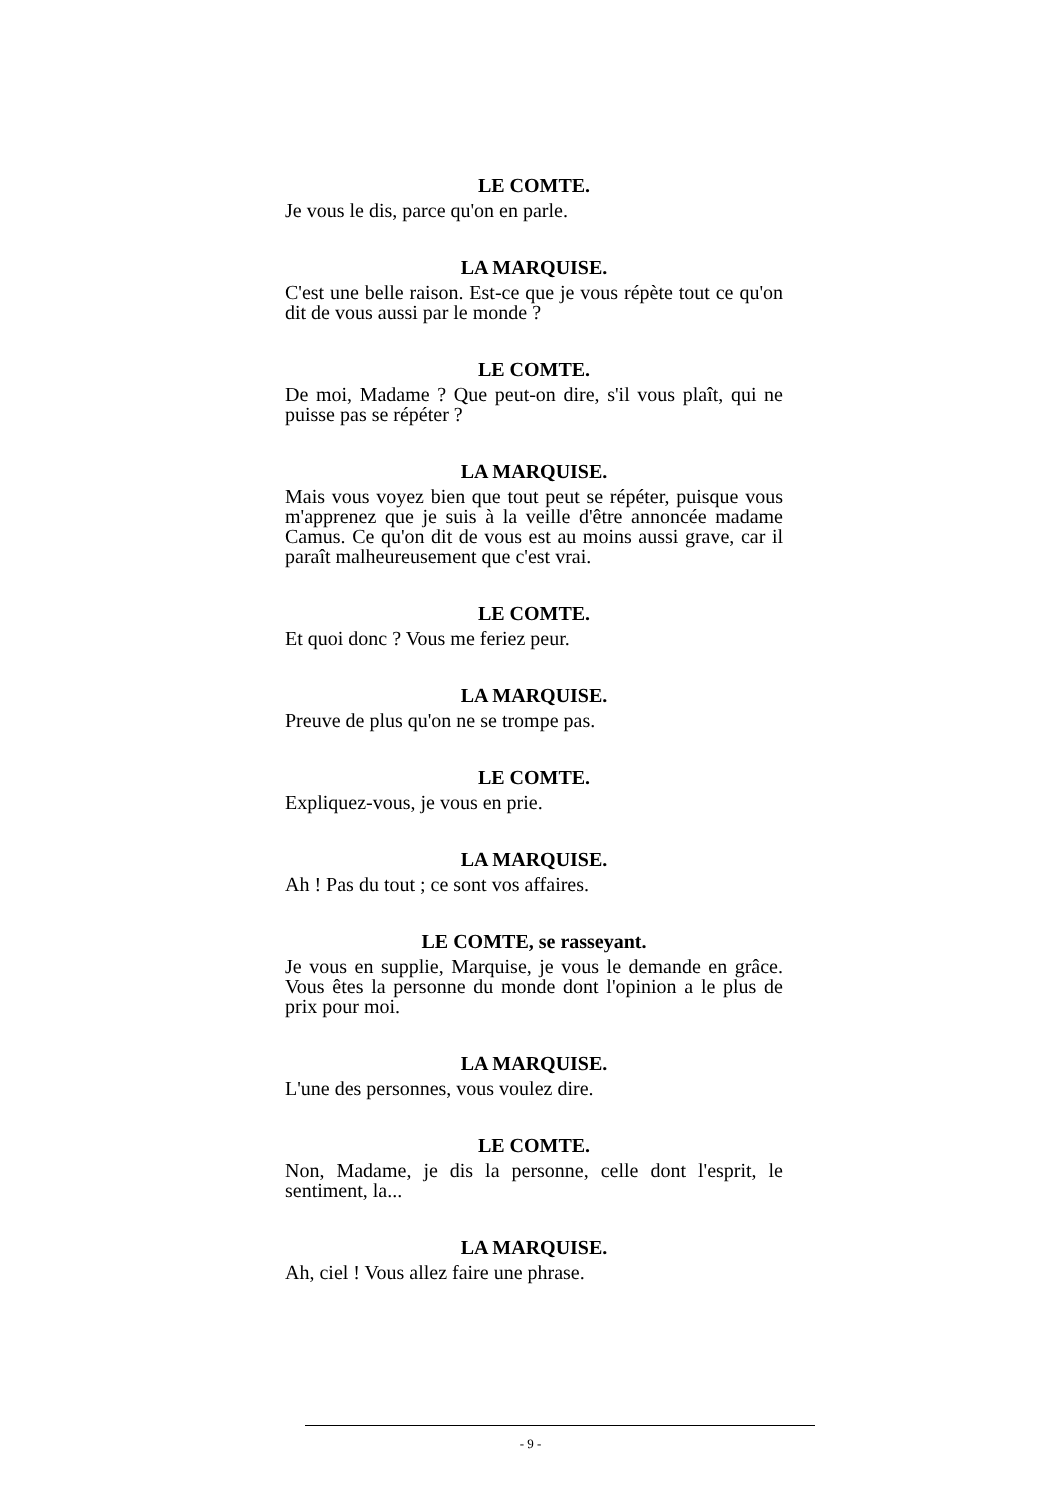LE COMTE.
Je vous le dis, parce qu'on en parle.
LA MARQUISE.
C'est une belle raison. Est-ce que je vous répète tout ce qu'on dit de vous aussi par le monde ?
LE COMTE.
De moi, Madame ? Que peut-on dire, s'il vous plaît, qui ne puisse pas se répéter ?
LA MARQUISE.
Mais vous voyez bien que tout peut se répéter, puisque vous m'apprenez que je suis à la veille d'être annoncée madame Camus. Ce qu'on dit de vous est au moins aussi grave, car il paraît malheureusement que c'est vrai.
LE COMTE.
Et quoi donc ? Vous me feriez peur.
LA MARQUISE.
Preuve de plus qu'on ne se trompe pas.
LE COMTE.
Expliquez-vous, je vous en prie.
LA MARQUISE.
Ah ! Pas du tout ; ce sont vos affaires.
LE COMTE, se rasseyant.
Je vous en supplie, Marquise, je vous le demande en grâce. Vous êtes la personne du monde dont l'opinion a le plus de prix pour moi.
LA MARQUISE.
L'une des personnes, vous voulez dire.
LE COMTE.
Non, Madame, je dis la personne, celle dont l'esprit, le sentiment, la...
LA MARQUISE.
Ah, ciel ! Vous allez faire une phrase.
- 9 -